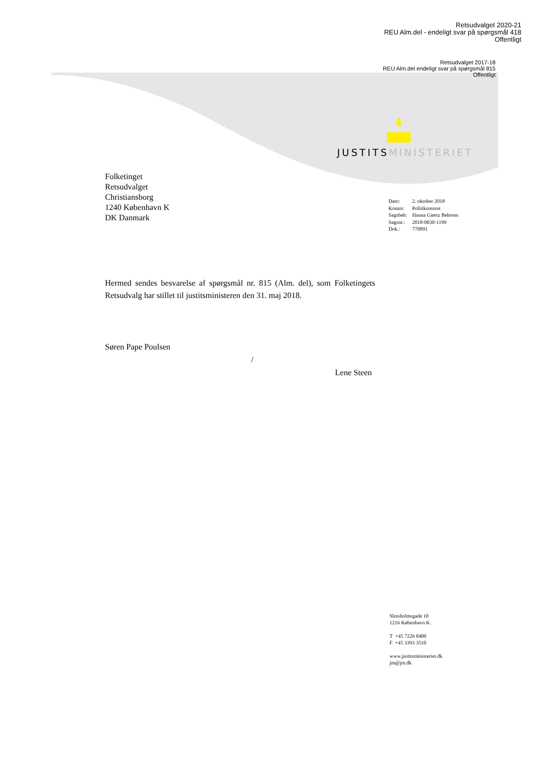Retsudvalget 2020-21
REU Alm.del - endeligt svar på spørgsmål 418
Offentligt
Retsudvalget 2017-18
REU Alm.del endeligt svar på spørgsmål 815
Offentligt
JUSTITSMINISTERIET
Folketinget
Retsudvalget
Christiansborg
1240 København K
DK Danmark
| Dato: | 2. oktober 2018 |
| Kontor: | Politikontoret |
| Sagsbeh: | Hanna Giørtz Behrens |
| Sagsnr.: | 2018-0030-1199 |
| Dok.: | 770891 |
Hermed sendes besvarelse af spørgsmål nr. 815 (Alm. del), som Folketingets Retsudvalg har stillet til justitsministeren den 31. maj 2018.
Søren Pape Poulsen
/
Lene Steen
Slotsholmsgade 10
1216 København K.
T +45 7226 8400
F +45 3393 3510
www.justitsministeriet.dk
jm@jm.dk